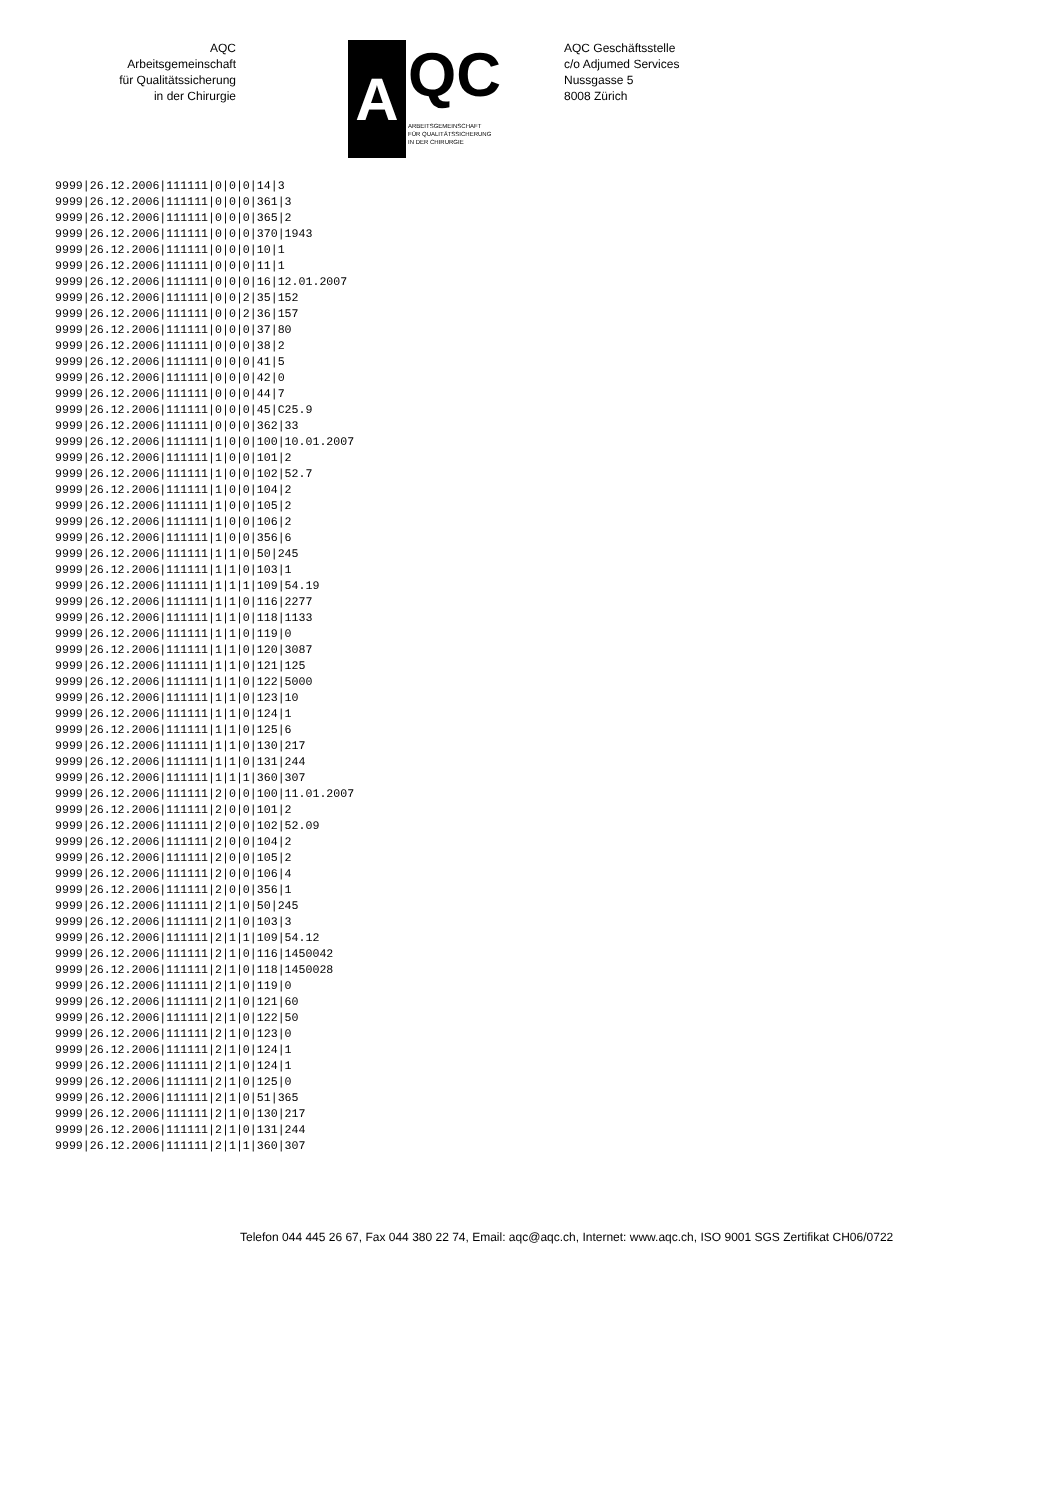AQC
Arbeitsgemeinschaft
für Qualitätssicherung
in der Chirurgie
A
QC
ARBEITSGEMEINSCHAFT
FÜR QUALITÄTSSICHERUNG
IN DER CHIRURGIE
AQC Geschäftsstelle
c/o Adjumed Services
Nussgasse 5
8008 Zürich
9999|26.12.2006|111111|0|0|0|14|3
9999|26.12.2006|111111|0|0|0|361|3
9999|26.12.2006|111111|0|0|0|365|2
9999|26.12.2006|111111|0|0|0|370|1943
9999|26.12.2006|111111|0|0|0|10|1
9999|26.12.2006|111111|0|0|0|11|1
9999|26.12.2006|111111|0|0|0|16|12.01.2007
9999|26.12.2006|111111|0|0|2|35|152
9999|26.12.2006|111111|0|0|2|36|157
9999|26.12.2006|111111|0|0|0|37|80
9999|26.12.2006|111111|0|0|0|38|2
9999|26.12.2006|111111|0|0|0|41|5
9999|26.12.2006|111111|0|0|0|42|0
9999|26.12.2006|111111|0|0|0|44|7
9999|26.12.2006|111111|0|0|0|45|C25.9
9999|26.12.2006|111111|0|0|0|362|33
9999|26.12.2006|111111|1|0|0|100|10.01.2007
9999|26.12.2006|111111|1|0|0|101|2
9999|26.12.2006|111111|1|0|0|102|52.7
9999|26.12.2006|111111|1|0|0|104|2
9999|26.12.2006|111111|1|0|0|105|2
9999|26.12.2006|111111|1|0|0|106|2
9999|26.12.2006|111111|1|0|0|356|6
9999|26.12.2006|111111|1|1|0|50|245
9999|26.12.2006|111111|1|1|0|103|1
9999|26.12.2006|111111|1|1|1|109|54.19
9999|26.12.2006|111111|1|1|0|116|2277
9999|26.12.2006|111111|1|1|0|118|1133
9999|26.12.2006|111111|1|1|0|119|0
9999|26.12.2006|111111|1|1|0|120|3087
9999|26.12.2006|111111|1|1|0|121|125
9999|26.12.2006|111111|1|1|0|122|5000
9999|26.12.2006|111111|1|1|0|123|10
9999|26.12.2006|111111|1|1|0|124|1
9999|26.12.2006|111111|1|1|0|125|6
9999|26.12.2006|111111|1|1|0|130|217
9999|26.12.2006|111111|1|1|0|131|244
9999|26.12.2006|111111|1|1|1|360|307
9999|26.12.2006|111111|2|0|0|100|11.01.2007
9999|26.12.2006|111111|2|0|0|101|2
9999|26.12.2006|111111|2|0|0|102|52.09
9999|26.12.2006|111111|2|0|0|104|2
9999|26.12.2006|111111|2|0|0|105|2
9999|26.12.2006|111111|2|0|0|106|4
9999|26.12.2006|111111|2|0|0|356|1
9999|26.12.2006|111111|2|1|0|50|245
9999|26.12.2006|111111|2|1|0|103|3
9999|26.12.2006|111111|2|1|1|109|54.12
9999|26.12.2006|111111|2|1|0|116|1450042
9999|26.12.2006|111111|2|1|0|118|1450028
9999|26.12.2006|111111|2|1|0|119|0
9999|26.12.2006|111111|2|1|0|121|60
9999|26.12.2006|111111|2|1|0|122|50
9999|26.12.2006|111111|2|1|0|123|0
9999|26.12.2006|111111|2|1|0|124|1
9999|26.12.2006|111111|2|1|0|124|1
9999|26.12.2006|111111|2|1|0|125|0
9999|26.12.2006|111111|2|1|0|51|365
9999|26.12.2006|111111|2|1|0|130|217
9999|26.12.2006|111111|2|1|0|131|244
9999|26.12.2006|111111|2|1|1|360|307
Telefon 044 445 26 67, Fax 044 380 22 74, Email: aqc@aqc.ch, Internet: www.aqc.ch, ISO 9001 SGS Zertifikat CH06/0722